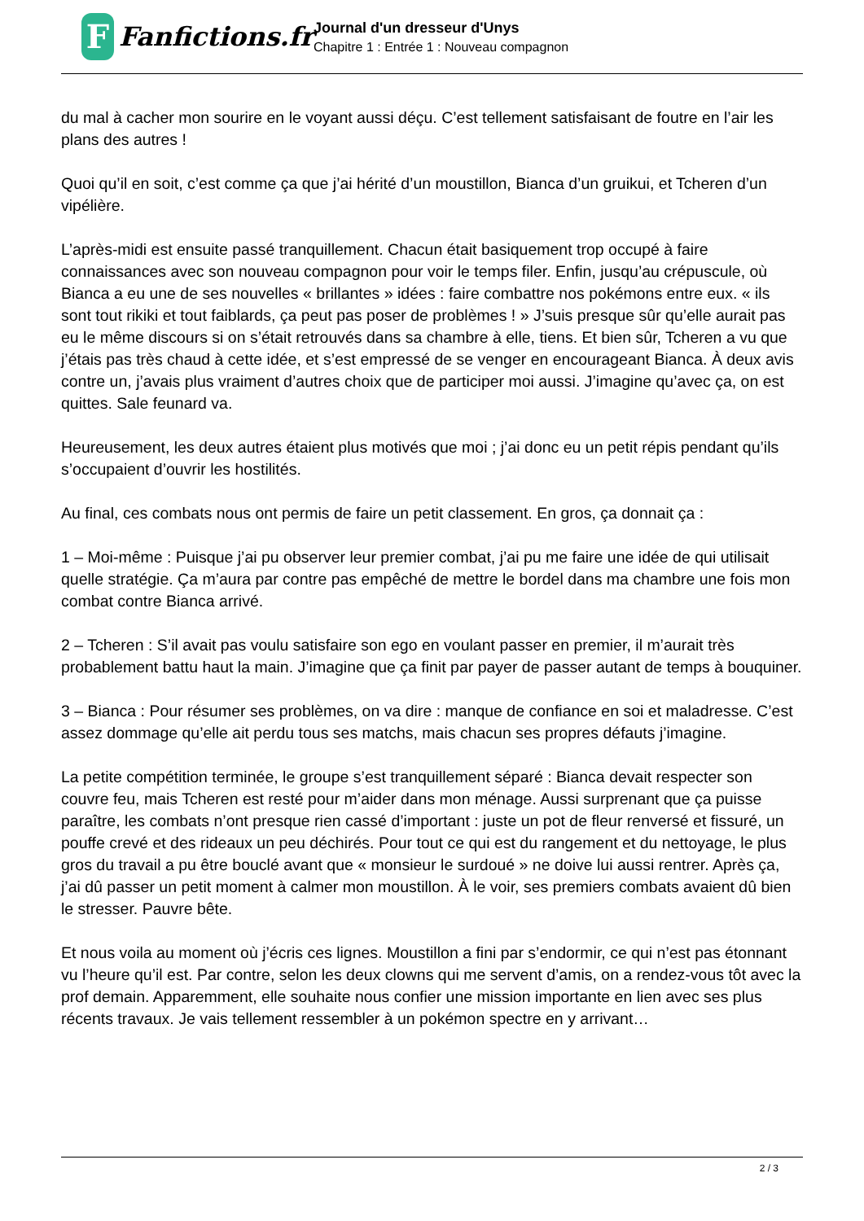F
Fanfictions.fr
Journal d'un dresseur d'Unys
Chapitre 1 : Entrée 1 : Nouveau compagnon
du mal à cacher mon sourire en le voyant aussi déçu. C’est tellement satisfaisant de foutre en l’air les plans des autres !
Quoi qu’il en soit, c’est comme ça que j’ai hérité d’un moustillon, Bianca d’un gruikui, et Tcheren d’un vipélière.
L’après-midi est ensuite passé tranquillement. Chacun était basiquement trop occupé à faire connaissances avec son nouveau compagnon pour voir le temps filer. Enfin, jusqu’au crépuscule, où Bianca a eu une de ses nouvelles « brillantes » idées : faire combattre nos pokémons entre eux. « ils sont tout rikiki et tout faiblards, ça peut pas poser de problèmes ! » J’suis presque sûr qu’elle aurait pas eu le même discours si on s’était retrouvés dans sa chambre à elle, tiens. Et bien sûr, Tcheren a vu que j’étais pas très chaud à cette idée, et s’est empressé de se venger en encourageant Bianca. À deux avis contre un, j’avais plus vraiment d’autres choix que de participer moi aussi. J’imagine qu’avec ça, on est quittes. Sale feunard va.
Heureusement, les deux autres étaient plus motivés que moi ; j’ai donc eu un petit répis pendant qu’ils s’occupaient d’ouvrir les hostilités.
Au final, ces combats nous ont permis de faire un petit classement. En gros, ça donnait ça :
1 – Moi-même : Puisque j’ai pu observer leur premier combat, j’ai pu me faire une idée de qui utilisait quelle stratégie. Ça m’aura par contre pas empêché de mettre le bordel dans ma chambre une fois mon combat contre Bianca arrivé.
2 – Tcheren : S’il avait pas voulu satisfaire son ego en voulant passer en premier, il m’aurait très probablement battu haut la main. J’imagine que ça finit par payer de passer autant de temps à bouquiner.
3 – Bianca : Pour résumer ses problèmes, on va dire : manque de confiance en soi et maladresse. C’est assez dommage qu’elle ait perdu tous ses matchs, mais chacun ses propres défauts j’imagine.
La petite compétition terminée, le groupe s’est tranquillement séparé : Bianca devait respecter son couvre feu, mais Tcheren est resté pour m’aider dans mon ménage. Aussi surprenant que ça puisse paraître, les combats n’ont presque rien cassé d’important : juste un pot de fleur renversé et fissuré, un pouffe crevé et des rideaux un peu déchirés. Pour tout ce qui est du rangement et du nettoyage, le plus gros du travail a pu être bouclé avant que « monsieur le surdoué » ne doive lui aussi rentrer. Après ça, j’ai dû passer un petit moment à calmer mon moustillon. À le voir, ses premiers combats avaient dû bien le stresser. Pauvre bête.
Et nous voila au moment où j’écris ces lignes. Moustillon a fini par s’endormir, ce qui n’est pas étonnant vu l’heure qu’il est. Par contre, selon les deux clowns qui me servent d’amis, on a rendez-vous tôt avec la prof demain. Apparemment, elle souhaite nous confier une mission importante en lien avec ses plus récents travaux. Je vais tellement ressembler à un pokémon spectre en y arrivant…
2 / 3